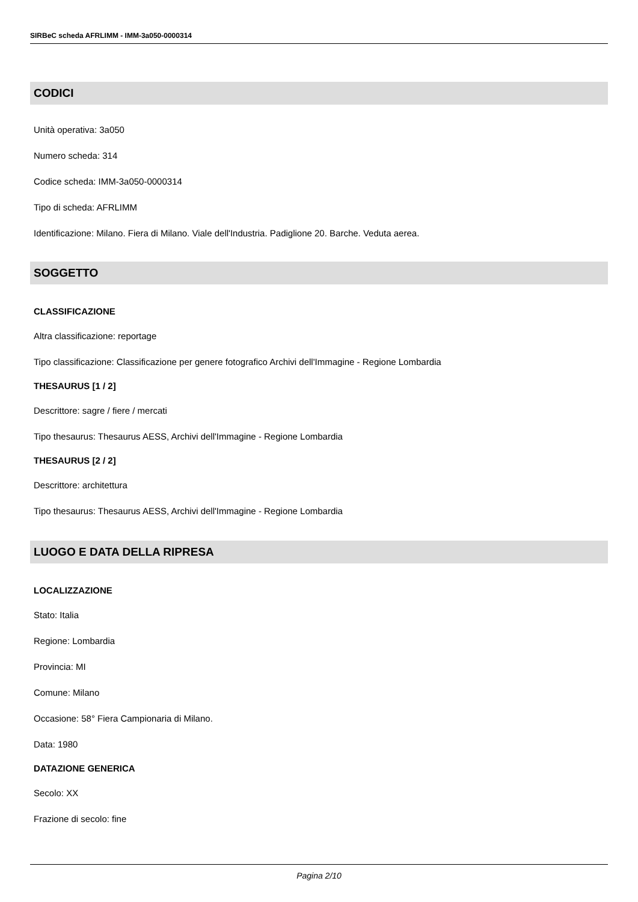SIRBeC scheda AFRLIMM - IMM-3a050-0000314
CODICI
Unità operativa: 3a050
Numero scheda: 314
Codice scheda: IMM-3a050-0000314
Tipo di scheda: AFRLIMM
Identificazione: Milano. Fiera di Milano. Viale dell'Industria. Padiglione 20. Barche. Veduta aerea.
SOGGETTO
CLASSIFICAZIONE
Altra classificazione: reportage
Tipo classificazione: Classificazione per genere fotografico Archivi dell'Immagine - Regione Lombardia
THESAURUS [1 / 2]
Descrittore: sagre / fiere / mercati
Tipo thesaurus: Thesaurus AESS, Archivi dell'Immagine - Regione Lombardia
THESAURUS [2 / 2]
Descrittore: architettura
Tipo thesaurus: Thesaurus AESS, Archivi dell'Immagine - Regione Lombardia
LUOGO E DATA DELLA RIPRESA
LOCALIZZAZIONE
Stato: Italia
Regione: Lombardia
Provincia: MI
Comune: Milano
Occasione: 58° Fiera Campionaria di Milano.
Data: 1980
DATAZIONE GENERICA
Secolo: XX
Frazione di secolo: fine
Pagina 2/10